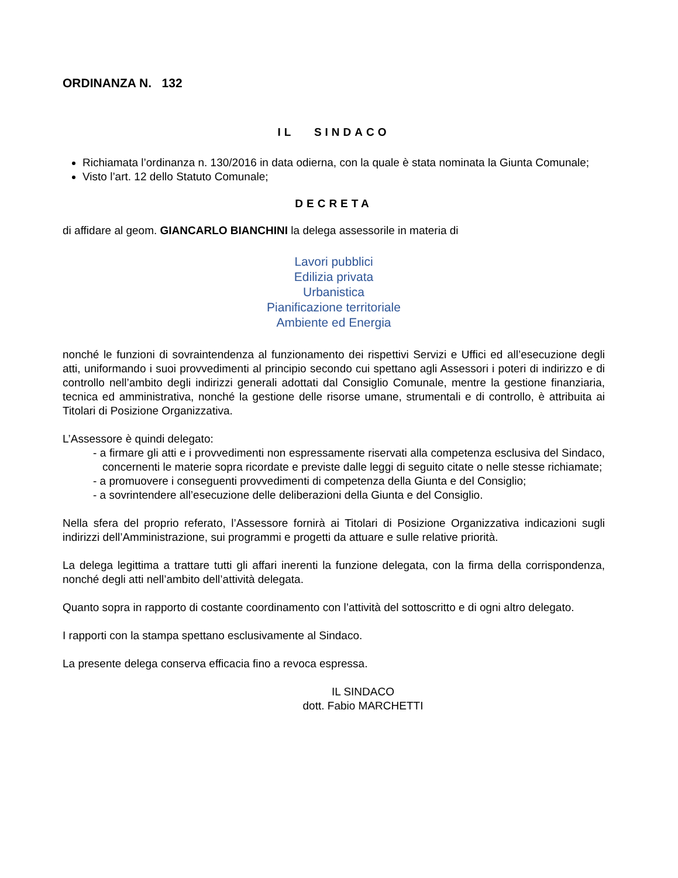ORDINANZA N. 132
IL SINDACO
Richiamata l’ordinanza n. 130/2016 in data odierna, con la quale è stata nominata la Giunta Comunale;
Visto l’art. 12 dello Statuto Comunale;
DECRETA
di affidare al geom. GIANCARLO BIANCHINI la delega assessorile in materia di
Lavori pubblici
Edilizia privata
Urbanistica
Pianificazione territoriale
Ambiente ed Energia
nonché le funzioni di sovraintendenza al funzionamento dei rispettivi Servizi e Uffici ed all’esecuzione degli atti, uniformando i suoi provvedimenti al principio secondo cui spettano agli Assessori i poteri di indirizzo e di controllo nell’ambito degli indirizzi generali adottati dal Consiglio Comunale, mentre la gestione finanziaria, tecnica ed amministrativa, nonché la gestione delle risorse umane, strumentali e di controllo, è attribuita ai Titolari di Posizione Organizzativa.
L’Assessore è quindi delegato:
- a firmare gli atti e i provvedimenti non espressamente riservati alla competenza esclusiva del Sindaco, concernenti le materie sopra ricordate e previste dalle leggi di seguito citate o nelle stesse richiamate;
- a promuovere i conseguenti provvedimenti di competenza della Giunta e del Consiglio;
- a sovrintendere all’esecuzione delle deliberazioni della Giunta e del Consiglio.
Nella sfera del proprio referato, l’Assessore fornirà ai Titolari di Posizione Organizzativa indicazioni sugli indirizzi dell’Amministrazione, sui programmi e progetti da attuare e sulle relative priorità.
La delega legittima a trattare tutti gli affari inerenti la funzione delegata, con la firma della corrispondenza, nonché degli atti nell’ambito dell’attività delegata.
Quanto sopra in rapporto di costante coordinamento con l’attività del sottoscritto e di ogni altro delegato.
I rapporti con la stampa spettano esclusivamente al Sindaco.
La presente delega conserva efficacia fino a revoca espressa.
IL SINDACO
dott. Fabio MARCHETTI